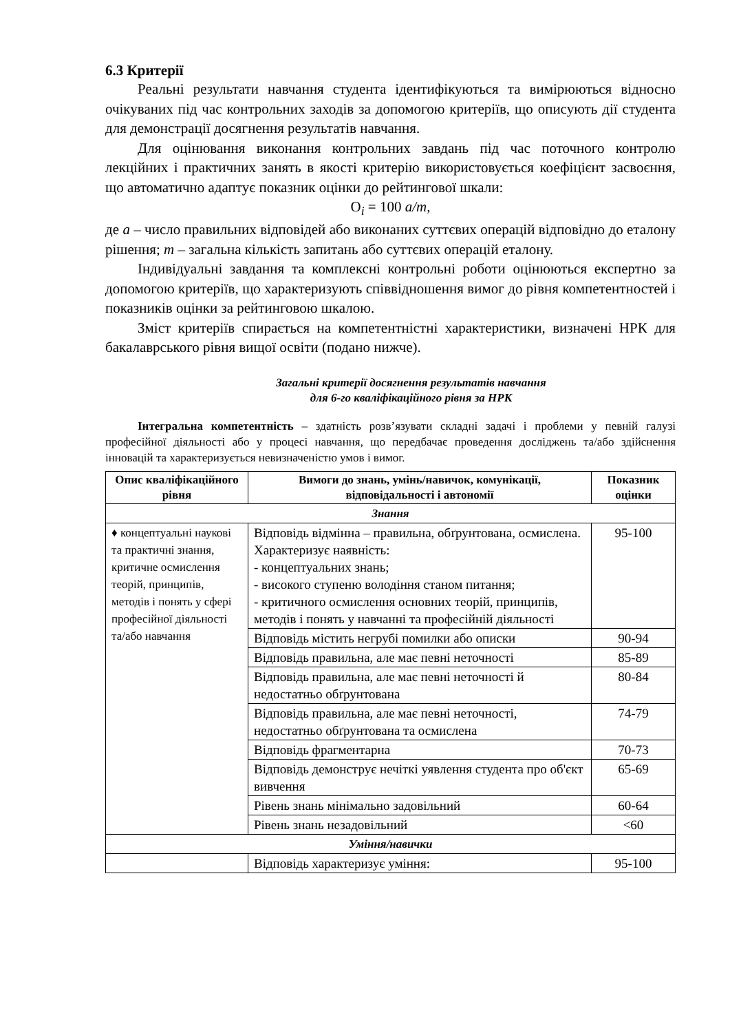6.3 Критерії
Реальні результати навчання студента ідентифікуються та вимірюються відносно очікуваних під час контрольних заходів за допомогою критеріїв, що описують дії студента для демонстрації досягнення результатів навчання.
Для оцінювання виконання контрольних завдань під час поточного контролю лекційних і практичних занять в якості критерію використовується коефіцієнт засвоєння, що автоматично адаптує показник оцінки до рейтингової шкали:
O<sub>i</sub> = 100 a/m,
де а – число правильних відповідей або виконаних суттєвих операцій відповідно до еталону рішення; m – загальна кількість запитань або суттєвих операцій еталону.
Індивідуальні завдання та комплексні контрольні роботи оцінюються експертно за допомогою критеріїв, що характеризують співвідношення вимог до рівня компетентностей і показників оцінки за рейтинговою шкалою.
Зміст критеріїв спирається на компетентністні характеристики, визначені НРК для бакалаврського рівня вищої освіти (подано нижче).
Загальні критерії досягнення результатів навчання
для 6-го кваліфікаційного рівня за НРК
Інтегральна компетентність – здатність розв’язувати складні задачі і проблеми у певній галузі професійної діяльності або у процесі навчання, що передбачає проведення досліджень та/або здійснення інновацій та характеризується невизначеністю умов і вимог.
| Опис кваліфікаційного рівня | Вимоги до знань, умінь/навичок, комунікації, відповідальності і автономії | Показник оцінки |
| --- | --- | --- |
| Знання | | |
| ♦ концептуальні наукові та практичні знання, критичне осмислення теорій, принципів, методів і понять у сфері професійної діяльності та/або навчання | Відповідь відмінна – правильна, обґрунтована, осмислена. Характеризує наявність: - концептуальних знань; - високого ступеню володіння станом питання; - критичного осмислення основних теорій, принципів, методів і понять у навчанні та професійній діяльності | 95-100 |
| | Відповідь містить негрубі помилки або описки | 90-94 |
| | Відповідь правильна, але має певні неточності | 85-89 |
| | Відповідь правильна, але має певні неточності й недостатньо обґрунтована | 80-84 |
| | Відповідь правильна, але має певні неточності, недостатньо обґрунтована та осмислена | 74-79 |
| | Відповідь фрагментарна | 70-73 |
| | Відповідь демонструє нечіткі уявлення студента про об'єкт вивчення | 65-69 |
| | Рівень знань мінімально задовільний | 60-64 |
| | Рівень знань незадовільний | <60 |
| Уміння/навички | | |
| | Відповідь характеризує уміння: | 95-100 |